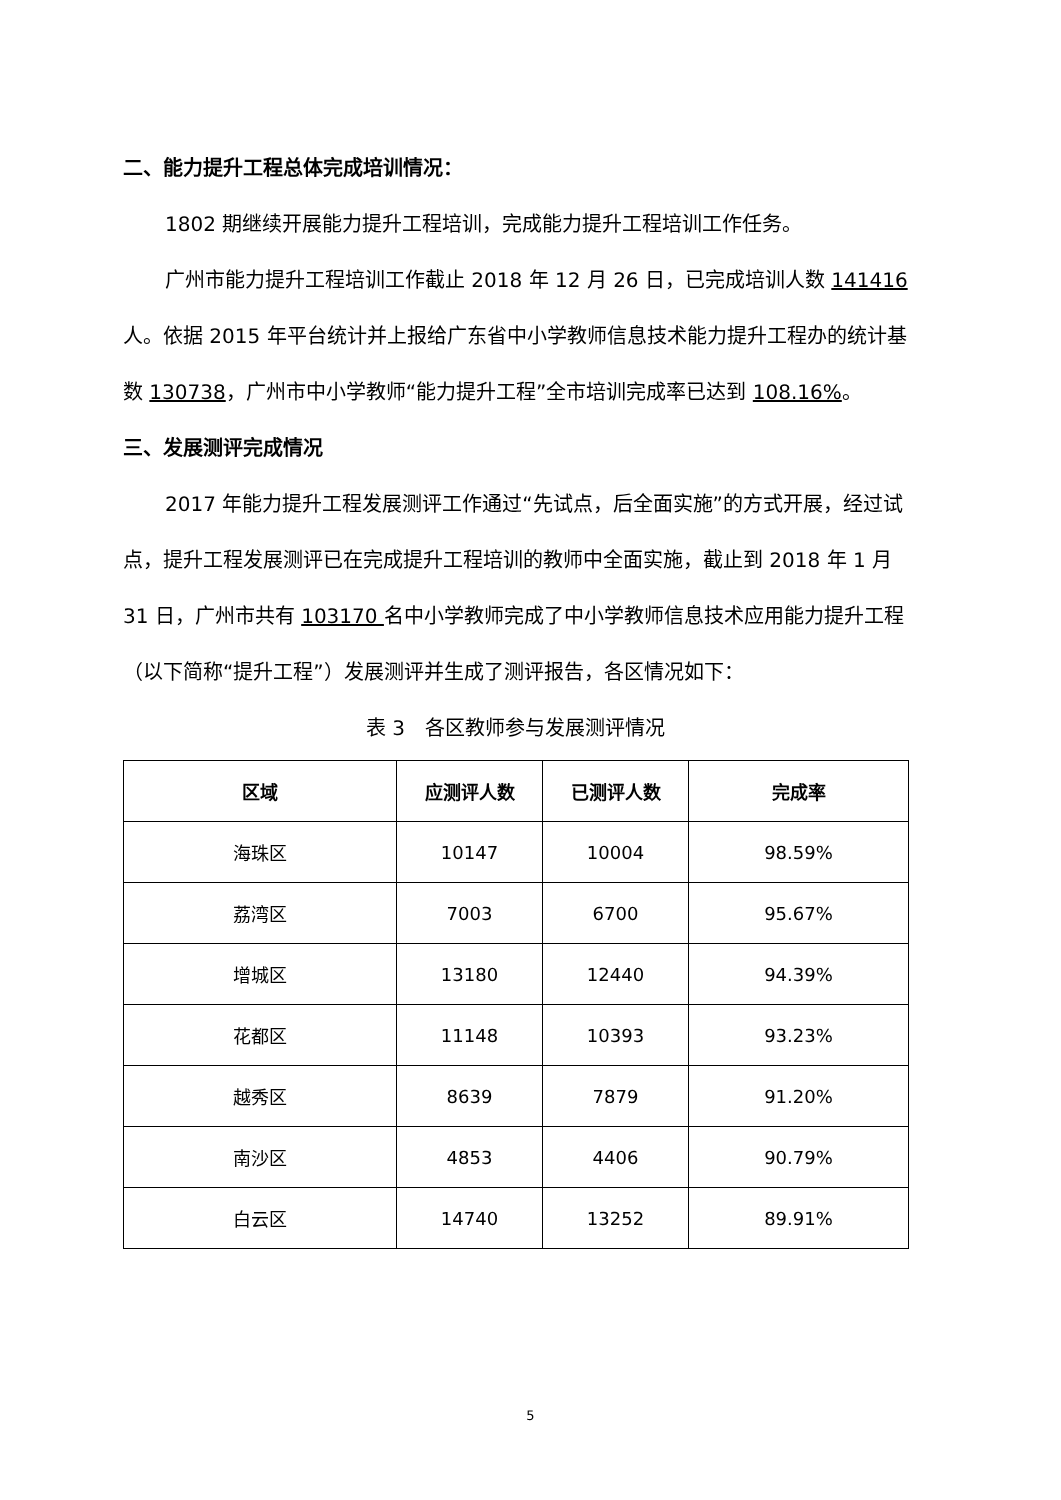二、能力提升工程总体完成培训情况：
1802 期继续开展能力提升工程培训，完成能力提升工程培训工作任务。
广州市能力提升工程培训工作截止 2018 年 12 月 26 日，已完成培训人数 141416 人。依据 2015 年平台统计并上报给广东省中小学教师信息技术能力提升工程办的统计基数 130738，广州市中小学教师“能力提升工程”全市培训完成率已达到 108.16%。
三、发展测评完成情况
2017 年能力提升工程发展测评工作通过“先试点，后全面实施”的方式开展，经过试点，提升工程发展测评已在完成提升工程培训的教师中全面实施，截止到 2018 年 1 月 31 日，广州市共有 103170 名中小学教师完成了中小学教师信息技术应用能力提升工程（以下简称“提升工程”）发展测评并生成了测评报告，各区情况如下：
表 3　各区教师参与发展测评情况
| 区域 | 应测评人数 | 已测评人数 | 完成率 |
| --- | --- | --- | --- |
| 海珠区 | 10147 | 10004 | 98.59% |
| 荔湾区 | 7003 | 6700 | 95.67% |
| 增城区 | 13180 | 12440 | 94.39% |
| 花都区 | 11148 | 10393 | 93.23% |
| 越秀区 | 8639 | 7879 | 91.20% |
| 南沙区 | 4853 | 4406 | 90.79% |
| 白云区 | 14740 | 13252 | 89.91% |
5